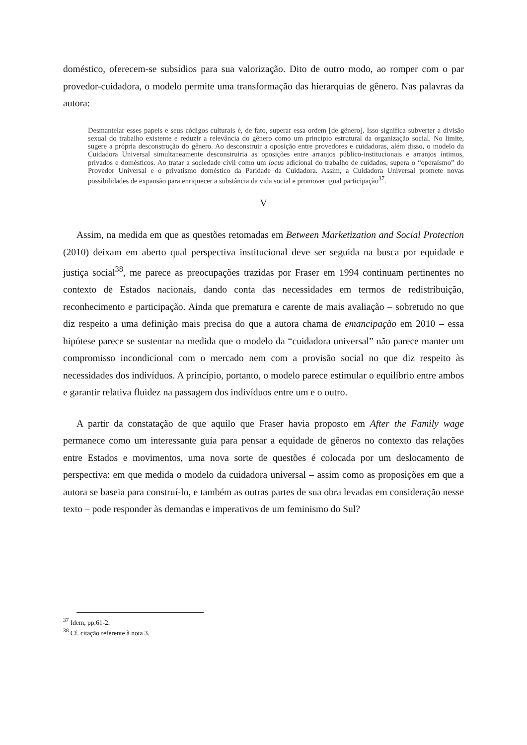doméstico, oferecem-se subsídios para sua valorização. Dito de outro modo, ao romper com o par provedor-cuidadora, o modelo permite uma transformação das hierarquias de gênero. Nas palavras da autora:
Desmantelar esses papeis e seus códigos culturais é, de fato, superar essa ordem [de gênero]. Isso significa subverter a divisão sexual do trabalho existente e reduzir a relevância do gênero como um princípio estrutural da organização social. No limite, sugere a própria desconstrução do gênero. Ao desconstruir a oposição entre provedores e cuidadoras, além disso, o modelo da Cuidadora Universal simultaneamente desconstruiria as oposições entre arranjos público-institucionais e arranjos íntimos, privados e domésticos. Ao tratar a sociedade civil como um locus adicional do trabalho de cuidados, supera o “operaísmo” do Provedor Universal e o privatismo doméstico da Paridade da Cuidadora. Assim, a Cuidadora Universal promete novas possibilidades de expansão para enriquecer a substância da vida social e promover igual participação<sup>37</sup>.
V
Assim, na medida em que as questões retomadas em Between Marketization and Social Protection (2010) deixam em aberto qual perspectiva institucional deve ser seguida na busca por equidade e justiça social<sup>38</sup>, me parece as preocupações trazidas por Fraser em 1994 continuam pertinentes no contexto de Estados nacionais, dando conta das necessidades em termos de redistribuição, reconhecimento e participação. Ainda que prematura e carente de mais avaliação – sobretudo no que diz respeito a uma definição mais precisa do que a autora chama de emancipação em 2010 – essa hipótese parece se sustentar na medida que o modelo da “cuidadora universal” não parece manter um compromisso incondicional com o mercado nem com a provisão social no que diz respeito às necessidades dos indivíduos. A princípio, portanto, o modelo parece estimular o equilíbrio entre ambos e garantir relativa fluidez na passagem dos indivíduos entre um e o outro.
A partir da constatação de que aquilo que Fraser havia proposto em After the Family wage permanece como um interessante guia para pensar a equidade de gêneros no contexto das relações entre Estados e movimentos, uma nova sorte de questões é colocada por um deslocamento de perspectiva: em que medida o modelo da cuidadora universal – assim como as proposições em que a autora se baseia para construí-lo, e também as outras partes de sua obra levadas em consideração nesse texto – pode responder às demandas e imperativos de um feminismo do Sul?
<sup>37</sup> Idem, pp.61-2.
<sup>38</sup> Cf. citação referente à nota 3.